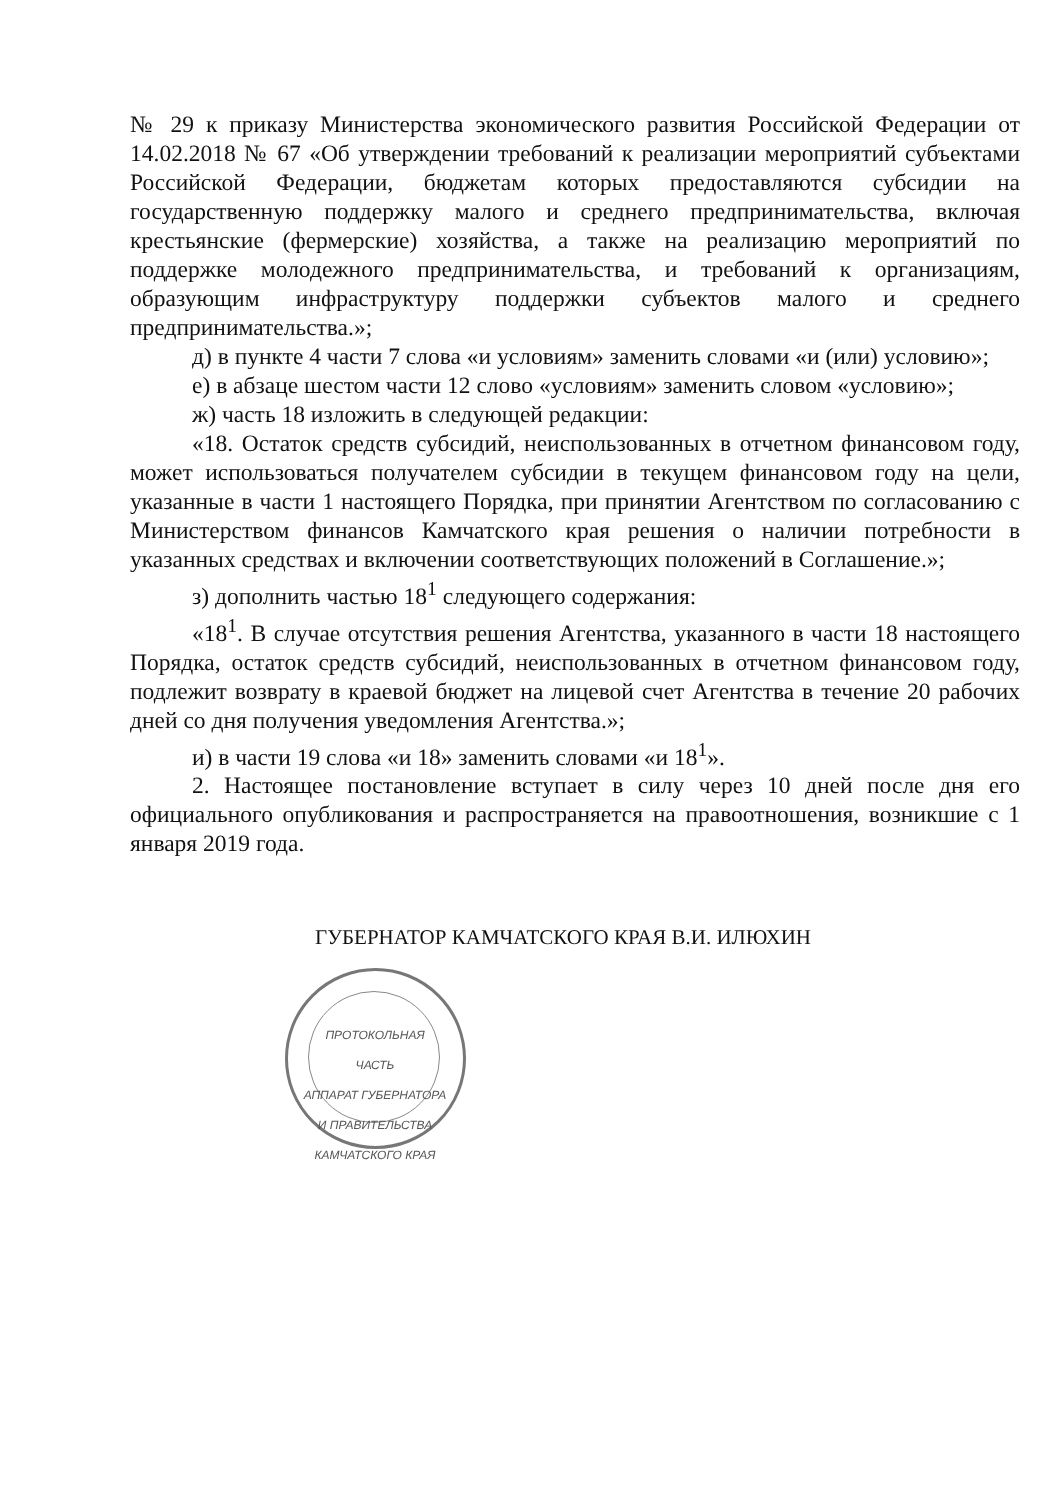№ 29 к приказу Министерства экономического развития Российской Федерации от 14.02.2018 № 67 «Об утверждении требований к реализации мероприятий субъектами Российской Федерации, бюджетам которых предоставляются субсидии на государственную поддержку малого и среднего предпринимательства, включая крестьянские (фермерские) хозяйства, а также на реализацию мероприятий по поддержке молодежного предпринимательства, и требований к организациям, образующим инфраструктуру поддержки субъектов малого и среднего предпринимательства.»;
д) в пункте 4 части 7 слова «и условиям» заменить словами «и (или) условию»;
е) в абзаце шестом части 12 слово «условиям» заменить словом «условию»;
ж) часть 18 изложить в следующей редакции:
«18. Остаток средств субсидий, неиспользованных в отчетном финансовом году, может использоваться получателем субсидии в текущем финансовом году на цели, указанные в части 1 настоящего Порядка, при принятии Агентством по согласованию с Министерством финансов Камчатского края решения о наличии потребности в указанных средствах и включении соответствующих положений в Соглашение.»;
з) дополнить частью 18<sup>1</sup> следующего содержания:
«18<sup>1</sup>. В случае отсутствия решения Агентства, указанного в части 18 настоящего Порядка, остаток средств субсидий, неиспользованных в отчетном финансовом году, подлежит возврату в краевой бюджет на лицевой счет Агентства в течение 20 рабочих дней со дня получения уведомления Агентства.»;
и) в части 19 слова «и 18» заменить словами «и 18<sup>1</sup>».
2. Настоящее постановление вступает в силу через 10 дней после дня его официального опубликования и распространяется на правоотношения, возникшие с 1 января 2019 года.
ГУБЕРНАТОР КАМЧАТСКОГО КРАЯ В.И. ИЛЮХИН
ПРОТОКОЛЬНАЯ
ЧАСТЬ
АППАРАТ ГУБЕРНАТОРА И ПРАВИТЕЛЬСТВА КАМЧАТСКОГО КРАЯ